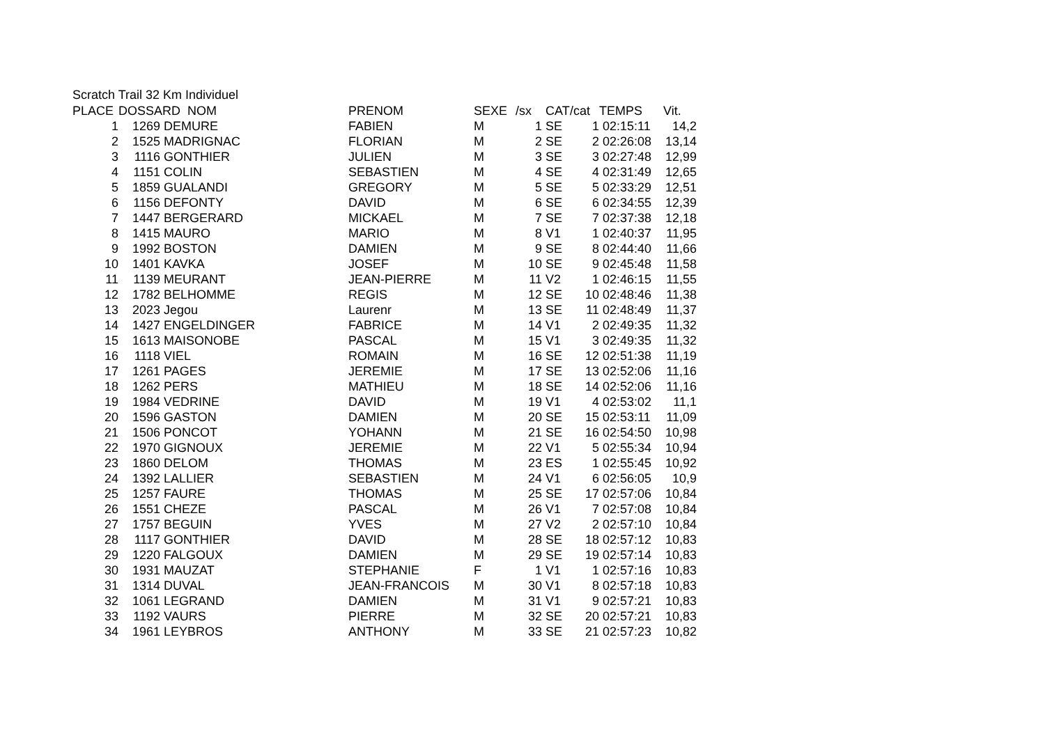Scratch Trail 32 Km Individuel
| PLACE | DOSSARD NOM | | PRENOM | SEXE | /sx | CAT | /cat | TEMPS | Vit. |
| --- | --- | --- | --- | --- | --- | --- | --- | --- | --- |
| 1 | 1269 | DEMURE | FABIEN | M | 1 | SE | 1 | 02:15:11 | 14,2 |
| 2 | 1525 | MADRIGNAC | FLORIAN | M | 2 | SE | 2 | 02:26:08 | 13,14 |
| 3 | 1116 | GONTHIER | JULIEN | M | 3 | SE | 3 | 02:27:48 | 12,99 |
| 4 | 1151 | COLIN | SEBASTIEN | M | 4 | SE | 4 | 02:31:49 | 12,65 |
| 5 | 1859 | GUALANDI | GREGORY | M | 5 | SE | 5 | 02:33:29 | 12,51 |
| 6 | 1156 | DEFONTY | DAVID | M | 6 | SE | 6 | 02:34:55 | 12,39 |
| 7 | 1447 | BERGERARD | MICKAEL | M | 7 | SE | 7 | 02:37:38 | 12,18 |
| 8 | 1415 | MAURO | MARIO | M | 8 | V1 | 1 | 02:40:37 | 11,95 |
| 9 | 1992 | BOSTON | DAMIEN | M | 9 | SE | 8 | 02:44:40 | 11,66 |
| 10 | 1401 | KAVKA | JOSEF | M | 10 | SE | 9 | 02:45:48 | 11,58 |
| 11 | 1139 | MEURANT | JEAN-PIERRE | M | 11 | V2 | 1 | 02:46:15 | 11,55 |
| 12 | 1782 | BELHOMME | REGIS | M | 12 | SE | 10 | 02:48:46 | 11,38 |
| 13 | 2023 | Jegou | Laurenr | M | 13 | SE | 11 | 02:48:49 | 11,37 |
| 14 | 1427 | ENGELDINGER | FABRICE | M | 14 | V1 | 2 | 02:49:35 | 11,32 |
| 15 | 1613 | MAISONOBE | PASCAL | M | 15 | V1 | 3 | 02:49:35 | 11,32 |
| 16 | 1118 | VIEL | ROMAIN | M | 16 | SE | 12 | 02:51:38 | 11,19 |
| 17 | 1261 | PAGES | JEREMIE | M | 17 | SE | 13 | 02:52:06 | 11,16 |
| 18 | 1262 | PERS | MATHIEU | M | 18 | SE | 14 | 02:52:06 | 11,16 |
| 19 | 1984 | VEDRINE | DAVID | M | 19 | V1 | 4 | 02:53:02 | 11,1 |
| 20 | 1596 | GASTON | DAMIEN | M | 20 | SE | 15 | 02:53:11 | 11,09 |
| 21 | 1506 | PONCOT | YOHANN | M | 21 | SE | 16 | 02:54:50 | 10,98 |
| 22 | 1970 | GIGNOUX | JEREMIE | M | 22 | V1 | 5 | 02:55:34 | 10,94 |
| 23 | 1860 | DELOM | THOMAS | M | 23 | ES | 1 | 02:55:45 | 10,92 |
| 24 | 1392 | LALLIER | SEBASTIEN | M | 24 | V1 | 6 | 02:56:05 | 10,9 |
| 25 | 1257 | FAURE | THOMAS | M | 25 | SE | 17 | 02:57:06 | 10,84 |
| 26 | 1551 | CHEZE | PASCAL | M | 26 | V1 | 7 | 02:57:08 | 10,84 |
| 27 | 1757 | BEGUIN | YVES | M | 27 | V2 | 2 | 02:57:10 | 10,84 |
| 28 | 1117 | GONTHIER | DAVID | M | 28 | SE | 18 | 02:57:12 | 10,83 |
| 29 | 1220 | FALGOUX | DAMIEN | M | 29 | SE | 19 | 02:57:14 | 10,83 |
| 30 | 1931 | MAUZAT | STEPHANIE | F | 1 | V1 | 1 | 02:57:16 | 10,83 |
| 31 | 1314 | DUVAL | JEAN-FRANCOIS | M | 30 | V1 | 8 | 02:57:18 | 10,83 |
| 32 | 1061 | LEGRAND | DAMIEN | M | 31 | V1 | 9 | 02:57:21 | 10,83 |
| 33 | 1192 | VAURS | PIERRE | M | 32 | SE | 20 | 02:57:21 | 10,83 |
| 34 | 1961 | LEYBROS | ANTHONY | M | 33 | SE | 21 | 02:57:23 | 10,82 |